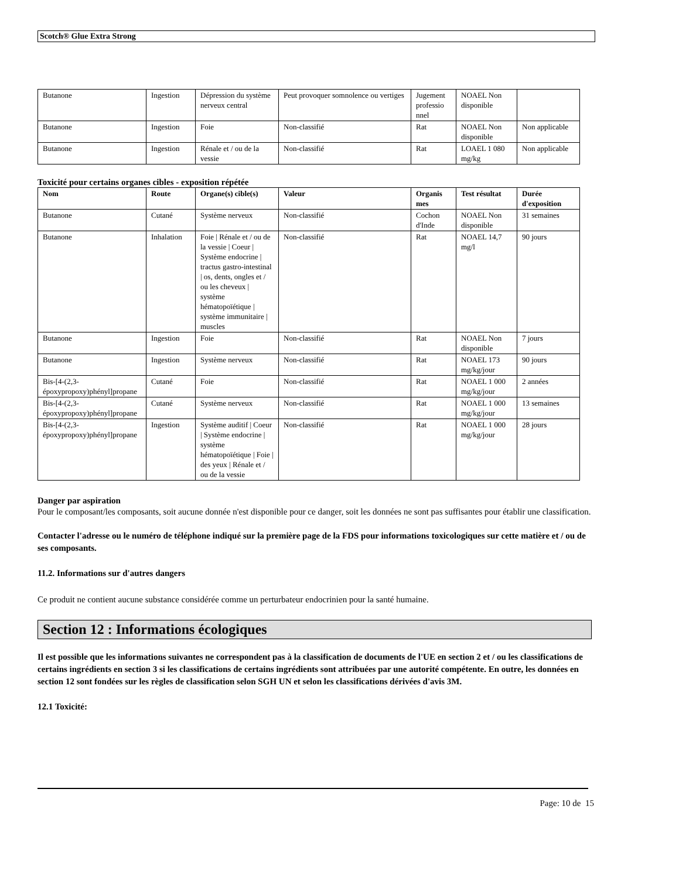Scotch® Glue Extra Strong
| Butanone | Ingestion | Dépression du système nerveux central | Peut provoquer somnolence ou vertiges | Jugement professio nnel | NOAEL Non disponible | |
| Butanone | Ingestion | Foie | Non-classifié | Rat | NOAEL Non disponible | Non applicable |
| Butanone | Ingestion | Rénale et / ou de la vessie | Non-classifié | Rat | LOAEL 1 080 mg/kg | Non applicable |
Toxicité pour certains organes cibles - exposition répétée
| Nom | Route | Organe(s) cible(s) | Valeur | Organis mes | Test résultat | Durée d'exposition |
| --- | --- | --- | --- | --- | --- | --- |
| Butanone | Cutané | Système nerveux | Non-classifié | Cochon d'Inde | NOAEL Non disponible | 31 semaines |
| Butanone | Inhalation | Foie / Rénale et / ou de la vessie / Coeur / Système endocrine / tractus gastro-intestinal / os, dents, ongles et / ou les cheveux / système hématopoïétique / système immunitaire / muscles | Non-classifié | Rat | NOAEL 14,7 mg/l | 90 jours |
| Butanone | Ingestion | Foie | Non-classifié | Rat | NOAEL Non disponible | 7 jours |
| Butanone | Ingestion | Système nerveux | Non-classifié | Rat | NOAEL 173 mg/kg/jour | 90 jours |
| Bis-[4-(2,3-époxypropoxy)phényl]propane | Cutané | Foie | Non-classifié | Rat | NOAEL 1 000 mg/kg/jour | 2 années |
| Bis-[4-(2,3-époxypropoxy)phényl]propane | Cutané | Système nerveux | Non-classifié | Rat | NOAEL 1 000 mg/kg/jour | 13 semaines |
| Bis-[4-(2,3-époxypropoxy)phényl]propane | Ingestion | Système auditif / Coeur / Système endocrine / système hématopoïétique / Foie / des yeux / Rénale et / ou de la vessie | Non-classifié | Rat | NOAEL 1 000 mg/kg/jour | 28 jours |
Danger par aspiration
Pour le composant/les composants, soit aucune donnée n'est disponible pour ce danger, soit les données ne sont pas suffisantes pour établir une classification.
Contacter l'adresse ou le numéro de téléphone indiqué sur la première page de la FDS pour informations toxicologiques sur cette matière et / ou de ses composants.
11.2. Informations sur d'autres dangers
Ce produit ne contient aucune substance considérée comme un perturbateur endocrinien pour la santé humaine.
Section 12 : Informations écologiques
Il est possible que les informations suivantes ne correspondent pas à la classification de documents de l'UE en section 2 et / ou les classifications de certains ingrédients en section 3 si les classifications de certains ingrédients sont attribuées par une autorité compétente. En outre, les données en section 12 sont fondées sur les règles de classification selon SGH UN et selon les classifications dérivées d'avis 3M.
12.1 Toxicité:
Page: 10 de 15